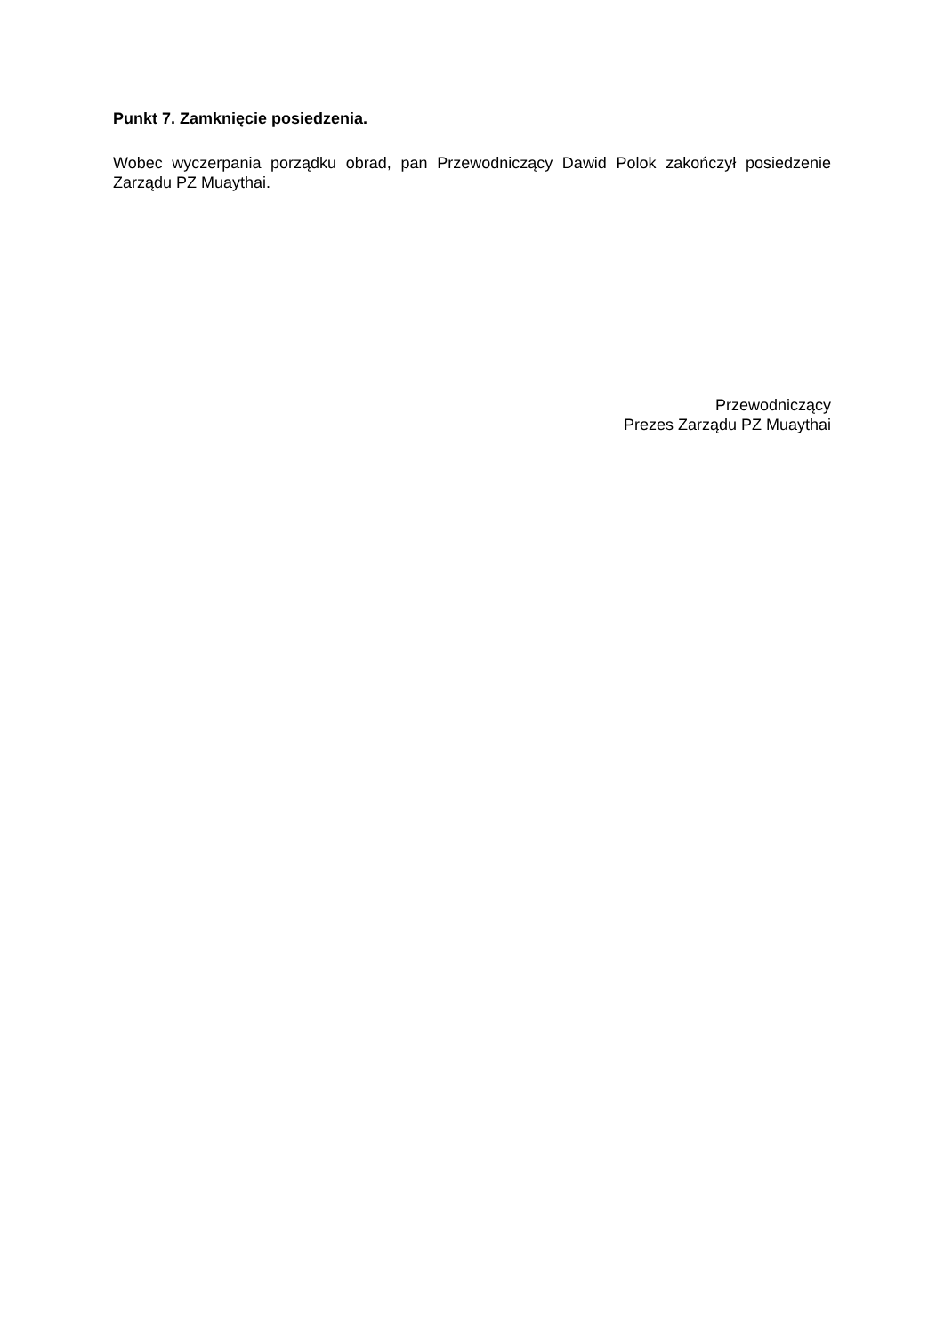Punkt 7. Zamknięcie posiedzenia.
Wobec wyczerpania porządku obrad, pan Przewodniczący Dawid Polok zakończył posiedzenie Zarządu PZ Muaythai.
Przewodniczący
Prezes Zarządu PZ Muaythai